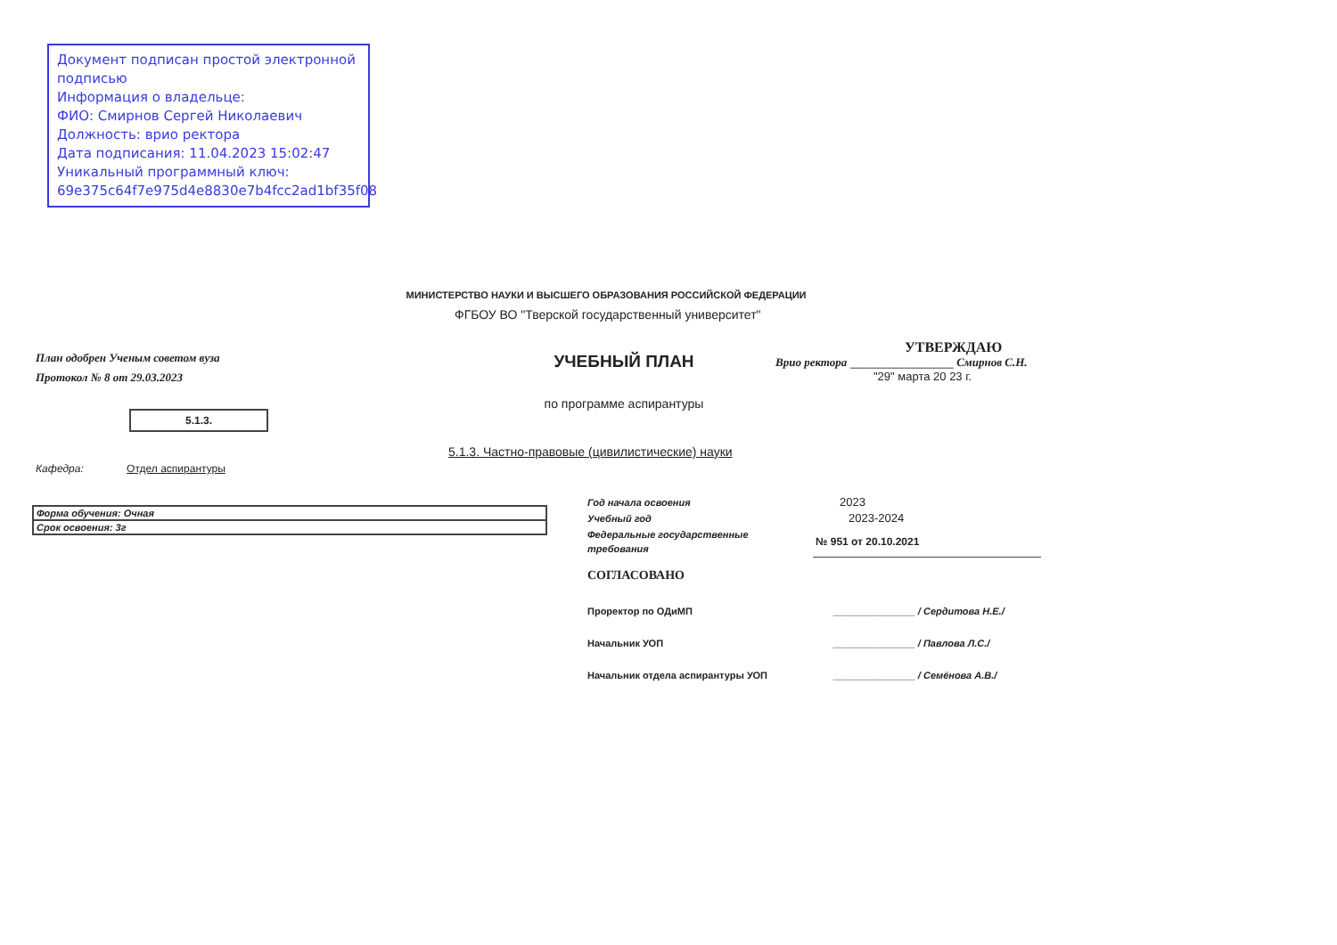Документ подписан простой электронной подписью
Информация о владельце:
ФИО: Смирнов Сергей Николаевич
Должность: врио ректора
Дата подписания: 11.04.2023 15:02:47
Уникальный программный ключ:
69e375c64f7e975d4e8830e7b4fcc2ad1bf35f08
МИНИСТЕРСТВО НАУКИ И ВЫСШЕГО ОБРАЗОВАНИЯ РОССИЙСКОЙ ФЕДЕРАЦИИ
ФГБОУ ВО "Тверской государственный университет"
План одобрен Ученым советом вуза
Протокол № 8 от 29.03.2023
5.1.3.
УЧЕБНЫЙ ПЛАН
по программе аспирантуры
УТВЕРЖДАЮ
Врио ректора ________________ Смирнов С.Н.
"29" марта 20 23 г.
5.1.3. Частно-правовые (цивилистические) науки
Кафедра: Отдел аспирантуры
| Форма обучения: Очная |
| Срок освоения: 3г |
| Год начала освоения | 2023 |
| Учебный год | 2023-2024 |
| Федеральные государственные требования | № 951 от 20.10.2021 |
СОГЛАСОВАНО
| Проректор по ОДиМП | _______________ / Сердитова Н.Е./ |
| Начальник УОП | _______________ / Павлова Л.С./ |
| Начальник отдела аспирантуры УОП | _______________ / Семёнова А.В./ |